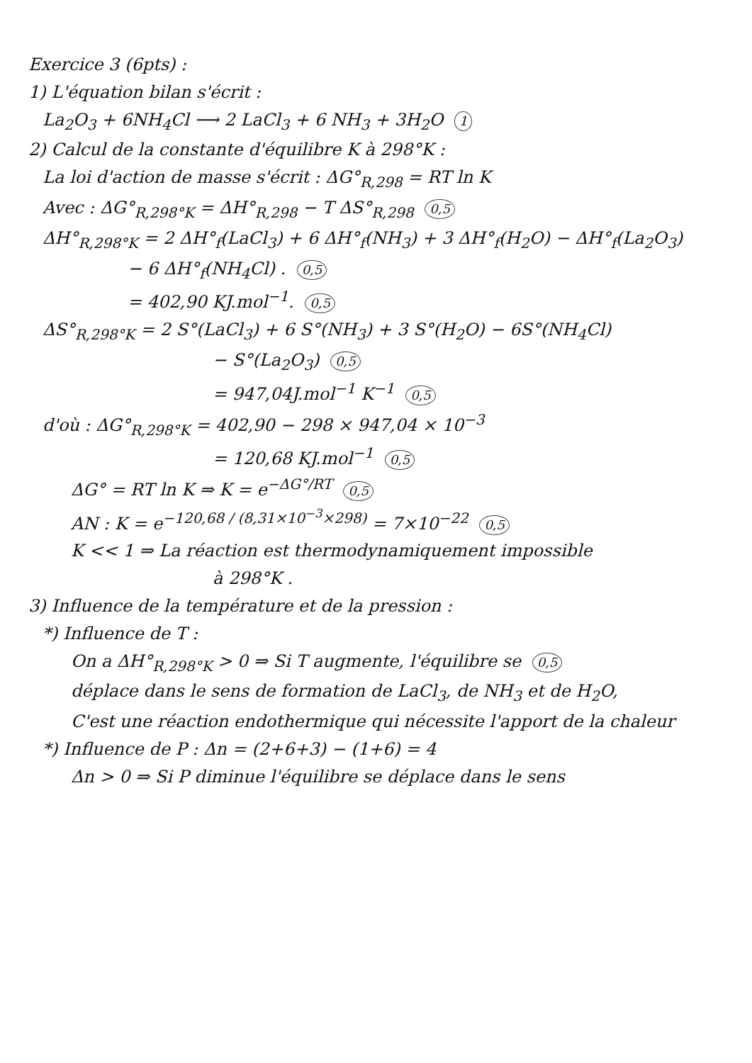Exercice 3 (6pts) :
1) L'équation bilan s'écrit :
La<sub>2</sub>O<sub>3</sub> + 6NH<sub>4</sub>Cl ⟶ 2 LaCl<sub>3</sub> + 6 NH<sub>3</sub> + 3H<sub>2</sub>O 1
2) Calcul de la constante d'équilibre K à 298°K :
La loi d'action de masse s'écrit : ΔG°<sub>R,298</sub> = RT ln K
Avec : ΔG°<sub>R,298°K</sub> = ΔH°<sub>R,298</sub> − T ΔS°<sub>R,298</sub> 0,5
ΔH°<sub>R,298°K</sub> = 2 ΔH°<sub>f</sub>(LaCl<sub>3</sub>) + 6 ΔH°<sub>f</sub>(NH<sub>3</sub>) + 3 ΔH°<sub>f</sub>(H<sub>2</sub>O) − ΔH°<sub>f</sub>(La<sub>2</sub>O<sub>3</sub>)
− 6 ΔH°<sub>f</sub>(NH<sub>4</sub>Cl) . 0,5
= 402,90 KJ.mol<sup>−1</sup>. 0,5
ΔS°<sub>R,298°K</sub> = 2 S°(LaCl<sub>3</sub>) + 6 S°(NH<sub>3</sub>) + 3 S°(H<sub>2</sub>O) − 6S°(NH<sub>4</sub>Cl)
− S°(La<sub>2</sub>O<sub>3</sub>) 0,5
= 947,04J.mol<sup>−1</sup> K<sup>−1</sup> 0,5
d'où : ΔG°<sub>R,298°K</sub> = 402,90 − 298 × 947,04 × 10<sup>−3</sup>
= 120,68 KJ.mol<sup>−1</sup> 0,5
ΔG° = RT ln K ⇒ K = e<sup>−ΔG°/RT</sup> 0,5
AN : K = e<sup>−120,68 / (8,31×10<sup>−3</sup>×298)</sup> = 7×10<sup>−22</sup> 0,5
K << 1 ⇒ La réaction est thermodynamiquement impossible
à 298°K .
3) Influence de la température et de la pression :
*) Influence de T :
On a ΔH°<sub>R,298°K</sub> > 0 ⇒ Si T augmente, l'équilibre se 0,5
déplace dans le sens de formation de LaCl<sub>3</sub>, de NH<sub>3</sub> et de H<sub>2</sub>O,
C'est une réaction endothermique qui nécessite l'apport de la chaleur
*) Influence de P : Δn = (2+6+3) − (1+6) = 4
Δn > 0 ⇒ Si P diminue l'équilibre se déplace dans le sens